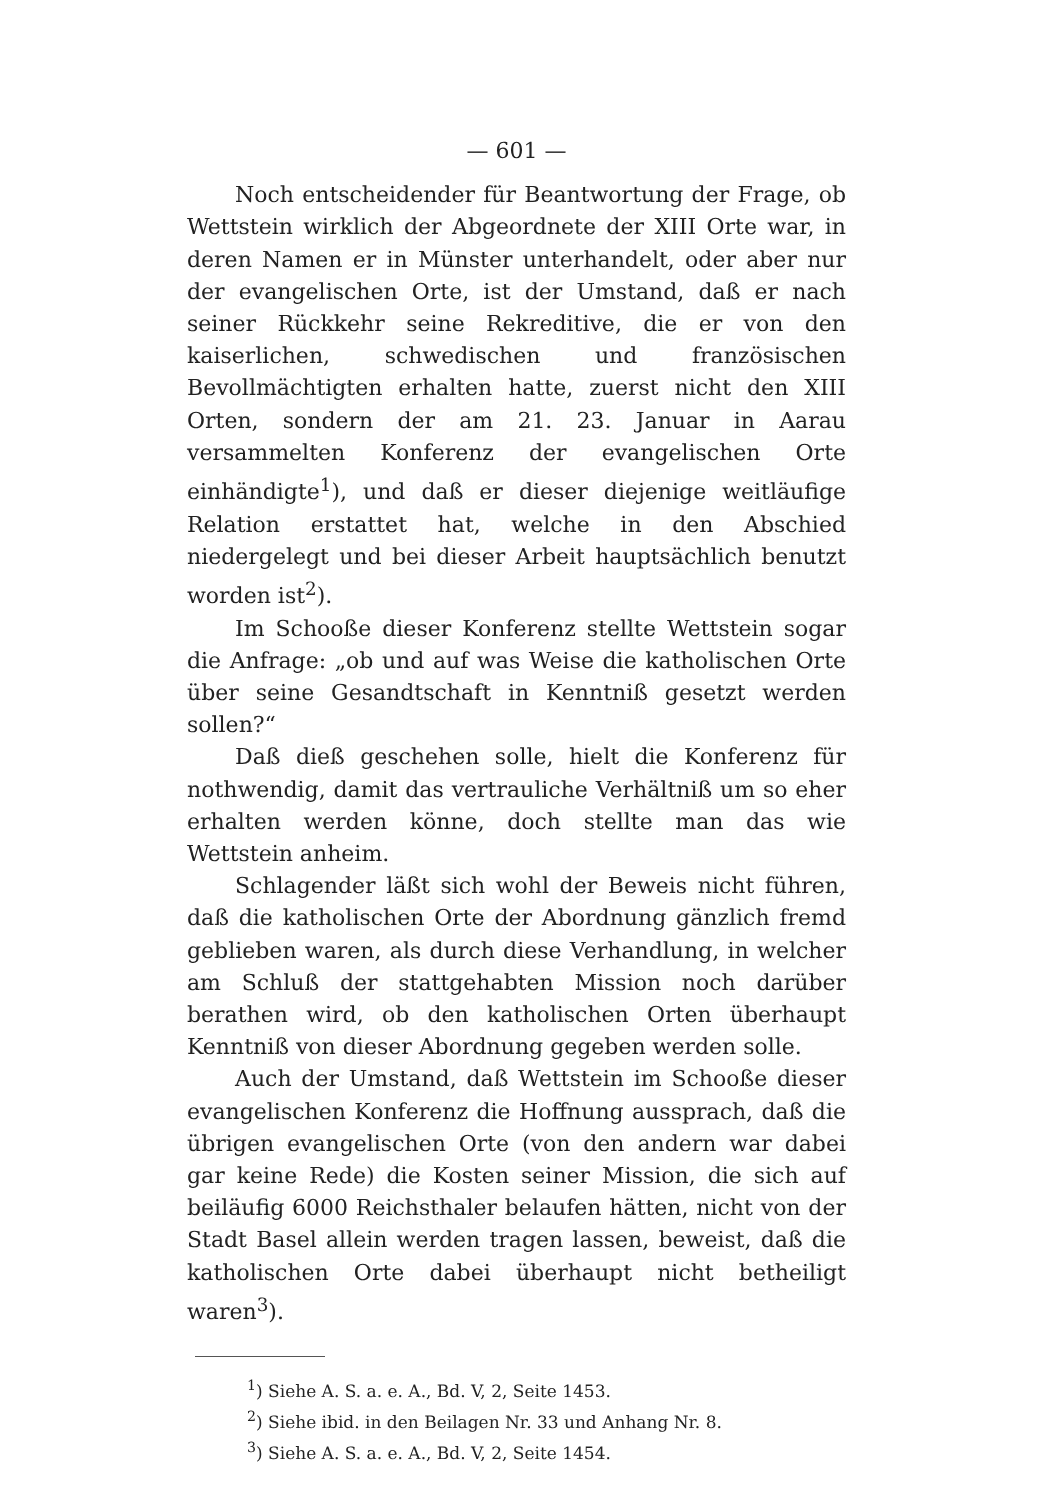— 601 —
Noch entscheidender für Beantwortung der Frage, ob Wettstein wirklich der Abgeordnete der XIII Orte war, in deren Namen er in Münster unterhandelt, oder aber nur der evangelischen Orte, ist der Umstand, daß er nach seiner Rückkehr seine Rekreditive, die er von den kaiserlichen, schwedischen und französischen Bevollmächtigten erhalten hatte, zuerst nicht den XIII Orten, sondern der am 21. 23. Januar in Aarau versammelten Konferenz der evangelischen Orte einhändigte<sup>1</sup>), und daß er dieser diejenige weitläufige Relation erstattet hat, welche in den Abschied niedergelegt und bei dieser Arbeit hauptsächlich benutzt worden ist<sup>2</sup>).
Im Schooße dieser Konferenz stellte Wettstein sogar die Anfrage: „ob und auf was Weise die katholischen Orte über seine Gesandtschaft in Kenntniß gesetzt werden sollen?“
Daß dieß geschehen solle, hielt die Konferenz für nothwendig, damit das vertrauliche Verhältniß um so eher erhalten werden könne, doch stellte man das wie Wettstein anheim.
Schlagender läßt sich wohl der Beweis nicht führen, daß die katholischen Orte der Abordnung gänzlich fremd geblieben waren, als durch diese Verhandlung, in welcher am Schluß der stattgehabten Mission noch darüber berathen wird, ob den katholischen Orten überhaupt Kenntniß von dieser Abordnung gegeben werden solle.
Auch der Umstand, daß Wettstein im Schooße dieser evangelischen Konferenz die Hoffnung aussprach, daß die übrigen evangelischen Orte (von den andern war dabei gar keine Rede) die Kosten seiner Mission, die sich auf beiläufig 6000 Reichsthaler belaufen hätten, nicht von der Stadt Basel allein werden tragen lassen, beweist, daß die katholischen Orte dabei überhaupt nicht betheiligt waren<sup>3</sup>).
<sup>1</sup>) Siehe A. S. a. e. A., Bd. V, 2, Seite 1453.
<sup>2</sup>) Siehe ibid. in den Beilagen Nr. 33 und Anhang Nr. 8.
<sup>3</sup>) Siehe A. S. a. e. A., Bd. V, 2, Seite 1454.